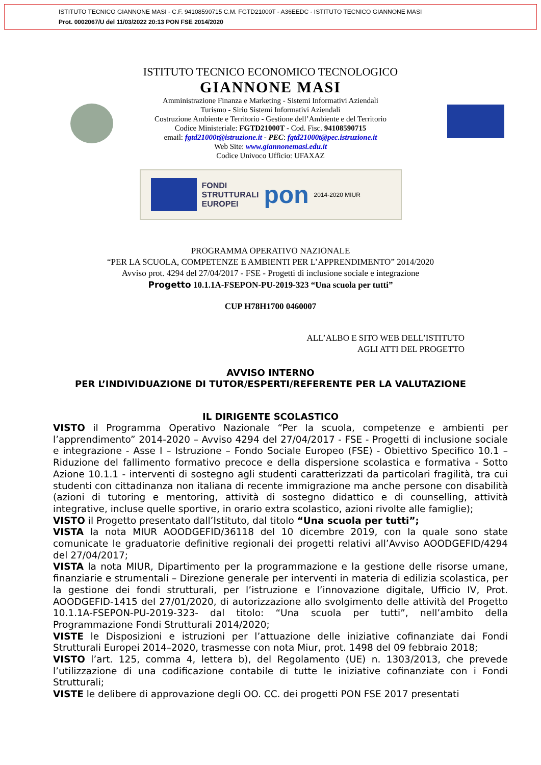ISTITUTO TECNICO GIANNONE MASI - C.F. 94108590715 C.M. FGTD21000T - A36EEDC - ISTITUTO TECNICO GIANNONE MASI
Prot. 0002067/U del 11/03/2022 20:13 PON FSE 2014/2020
ISTITUTO TECNICO ECONOMICO TECNOLOGICO
GIANNONE MASI
Amministrazione Finanza e Marketing - Sistemi Informativi Aziendali
Turismo - Sirio Sistemi Informativi Aziendali
Costruzione Ambiente e Territorio - Gestione dell’Ambiente e del Territorio
Codice Ministeriale: FGTD21000T - Cod. Fisc. 94108590715
email: fgtd21000t@istruzione.it - PEC: fgtd21000t@pec.istruzione.it
Web Site: www.giannonemasi.edu.it
Codice Univoco Ufficio: UFAXAZ
FONDI
STRUTTURALI
EUROPEI
pon
2014-2020 MIUR
PROGRAMMA OPERATIVO NAZIONALE
“PER LA SCUOLA, COMPETENZE E AMBIENTI PER L’APPRENDIMENTO” 2014/2020
Avviso prot. 4294 del 27/04/2017 - FSE - Progetti di inclusione sociale e integrazione
Progetto 10.1.1A-FSEPON-PU-2019-323 “Una scuola per tutti”
CUP H78H1700 0460007
ALL’ALBO E SITO WEB DELL’ISTITUTO
AGLI ATTI DEL PROGETTO
AVVISO INTERNO
PER L’INDIVIDUAZIONE DI TUTOR/ESPERTI/REFERENTE PER LA VALUTAZIONE
IL DIRIGENTE SCOLASTICO
VISTO il Programma Operativo Nazionale “Per la scuola, competenze e ambienti per l’apprendimento” 2014-2020 – Avviso 4294 del 27/04/2017 - FSE - Progetti di inclusione sociale e integrazione - Asse I – Istruzione – Fondo Sociale Europeo (FSE) - Obiettivo Specifico 10.1 – Riduzione del fallimento formativo precoce e della dispersione scolastica e formativa - Sotto Azione 10.1.1 - interventi di sostegno agli studenti caratterizzati da particolari fragilità, tra cui studenti con cittadinanza non italiana di recente immigrazione ma anche persone con disabilità (azioni di tutoring e mentoring, attività di sostegno didattico e di counselling, attività integrative, incluse quelle sportive, in orario extra scolastico, azioni rivolte alle famiglie);
VISTO il Progetto presentato dall’Istituto, dal titolo “Una scuola per tutti”;
VISTA la nota MIUR AOODGEFID/36118 del 10 dicembre 2019, con la quale sono state comunicate le graduatorie definitive regionali dei progetti relativi all’Avviso AOODGEFID/4294 del 27/04/2017;
VISTA la nota MIUR, Dipartimento per la programmazione e la gestione delle risorse umane, finanziarie e strumentali – Direzione generale per interventi in materia di edilizia scolastica, per la gestione dei fondi strutturali, per l’istruzione e l’innovazione digitale, Ufficio IV, Prot. AOODGEFID-1415 del 27/01/2020, di autorizzazione allo svolgimento delle attività del Progetto 10.1.1A-FSEPON-PU-2019-323- dal titolo: “Una scuola per tutti”, nell’ambito della Programmazione Fondi Strutturali 2014/2020;
VISTE le Disposizioni e istruzioni per l’attuazione delle iniziative cofinanziate dai Fondi Strutturali Europei 2014–2020, trasmesse con nota Miur, prot. 1498 del 09 febbraio 2018;
VISTO l’art. 125, comma 4, lettera b), del Regolamento (UE) n. 1303/2013, che prevede l’utilizzazione di una codificazione contabile di tutte le iniziative cofinanziate con i Fondi Strutturali;
VISTE le delibere di approvazione degli OO. CC. dei progetti PON FSE 2017 presentati